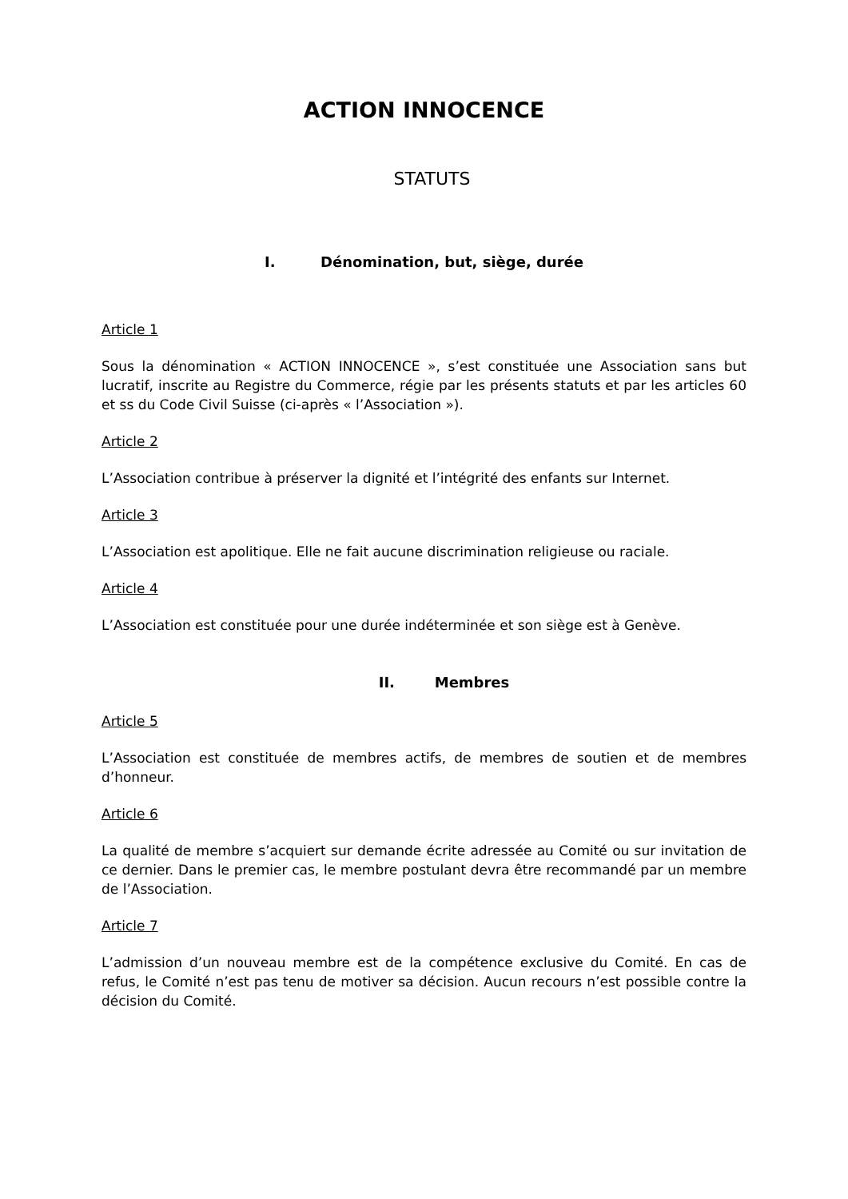ACTION INNOCENCE
STATUTS
I. Dénomination, but, siège, durée
Article 1
Sous la dénomination « ACTION INNOCENCE », s’est constituée une Association sans but lucratif, inscrite au Registre du Commerce, régie par les présents statuts et par les articles 60 et ss du Code Civil Suisse (ci-après « l’Association »).
Article 2
L’Association contribue à préserver la dignité et l’intégrité des enfants sur Internet.
Article 3
L’Association est apolitique. Elle ne fait aucune discrimination religieuse ou raciale.
Article 4
L’Association est constituée pour une durée indéterminée et son siège est à Genève.
II. Membres
Article 5
L’Association est constituée de membres actifs, de membres de soutien et de membres d’honneur.
Article 6
La qualité de membre s’acquiert sur demande écrite adressée au Comité ou sur invitation de ce dernier. Dans le premier cas, le membre postulant devra être recommandé par un membre de l’Association.
Article 7
L’admission d’un nouveau membre est de la compétence exclusive du Comité. En cas de refus, le Comité n’est pas tenu de motiver sa décision. Aucun recours n’est possible contre la décision du Comité.